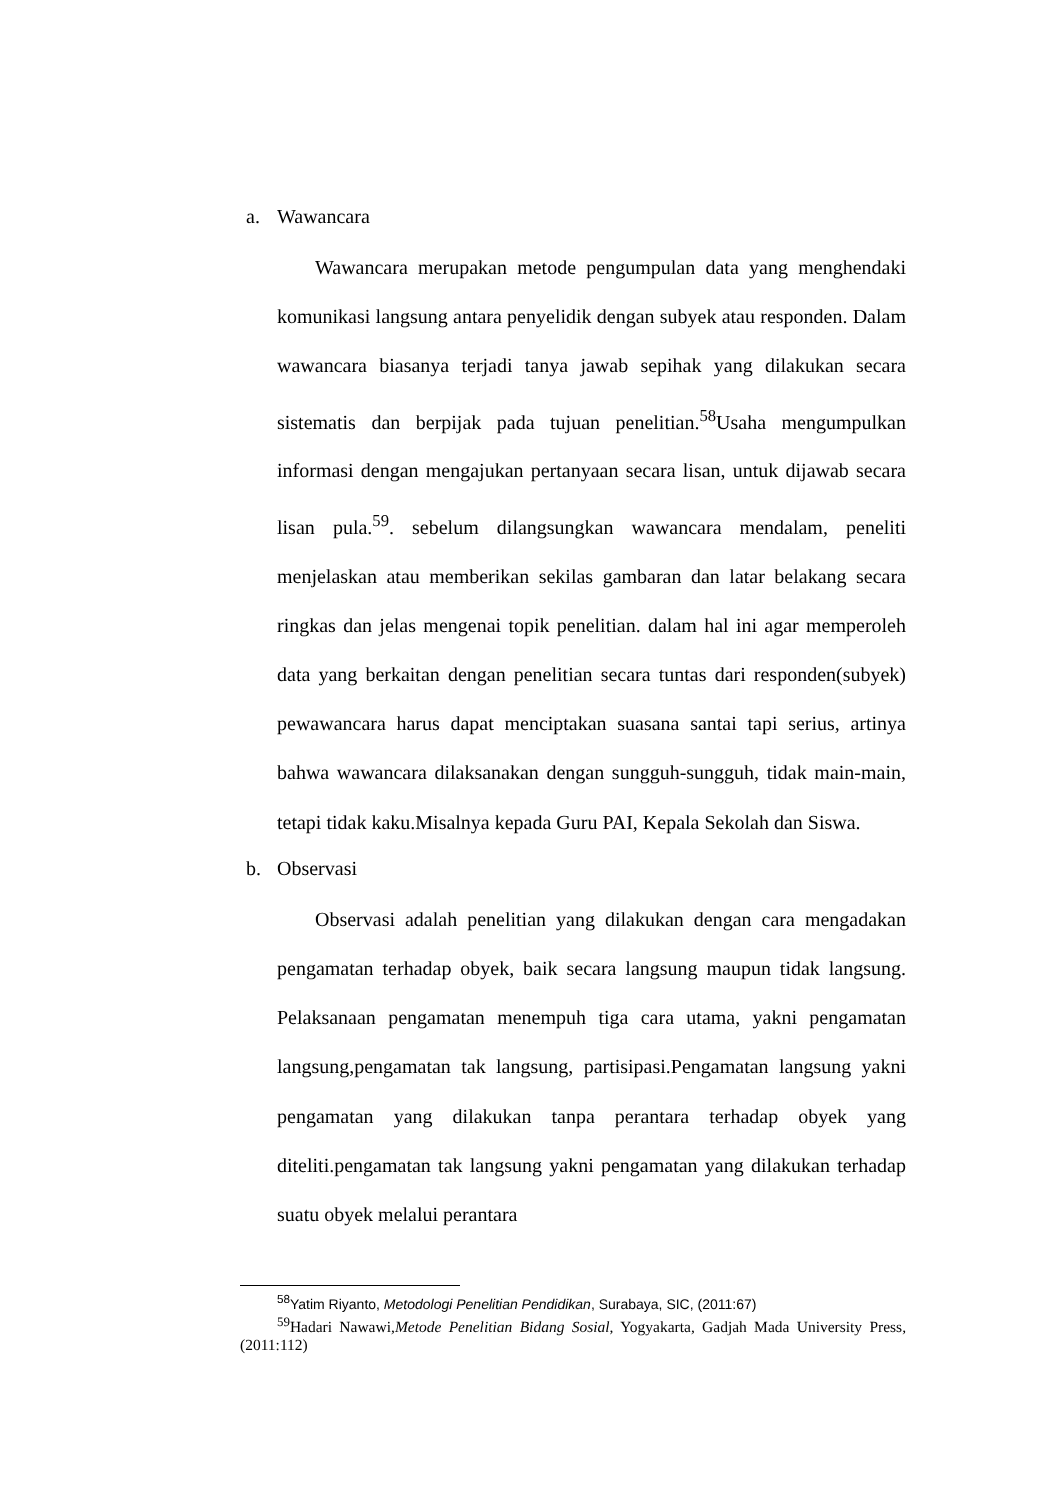a. Wawancara
Wawancara merupakan metode pengumpulan data yang menghendaki komunikasi langsung antara penyelidik dengan subyek atau responden. Dalam wawancara biasanya terjadi tanya jawab sepihak yang dilakukan secara sistematis dan berpijak pada tujuan penelitian.<sup>58</sup>Usaha mengumpulkan informasi dengan mengajukan pertanyaan secara lisan, untuk dijawab secara lisan pula.<sup>59</sup>. sebelum dilangsungkan wawancara mendalam, peneliti menjelaskan atau memberikan sekilas gambaran dan latar belakang secara ringkas dan jelas mengenai topik penelitian. dalam hal ini agar memperoleh data yang berkaitan dengan penelitian secara tuntas dari responden(subyek) pewawancara harus dapat menciptakan suasana santai tapi serius, artinya bahwa wawancara dilaksanakan dengan sungguh-sungguh, tidak main-main, tetapi tidak kaku.Misalnya kepada Guru PAI, Kepala Sekolah dan Siswa.
b. Observasi
Observasi adalah penelitian yang dilakukan dengan cara mengadakan pengamatan terhadap obyek, baik secara langsung maupun tidak langsung. Pelaksanaan pengamatan menempuh tiga cara utama, yakni pengamatan langsung,pengamatan tak langsung, partisipasi.Pengamatan langsung yakni pengamatan yang dilakukan tanpa perantara terhadap obyek yang diteliti.pengamatan tak langsung yakni pengamatan yang dilakukan terhadap suatu obyek melalui perantara
<sup>58</sup> Yatim Riyanto, Metodologi Penelitian Pendidikan, Surabaya, SIC, (2011:67)
<sup>59</sup> Hadari Nawawi,Metode Penelitian Bidang Sosial, Yogyakarta, Gadjah Mada University Press, (2011:112)